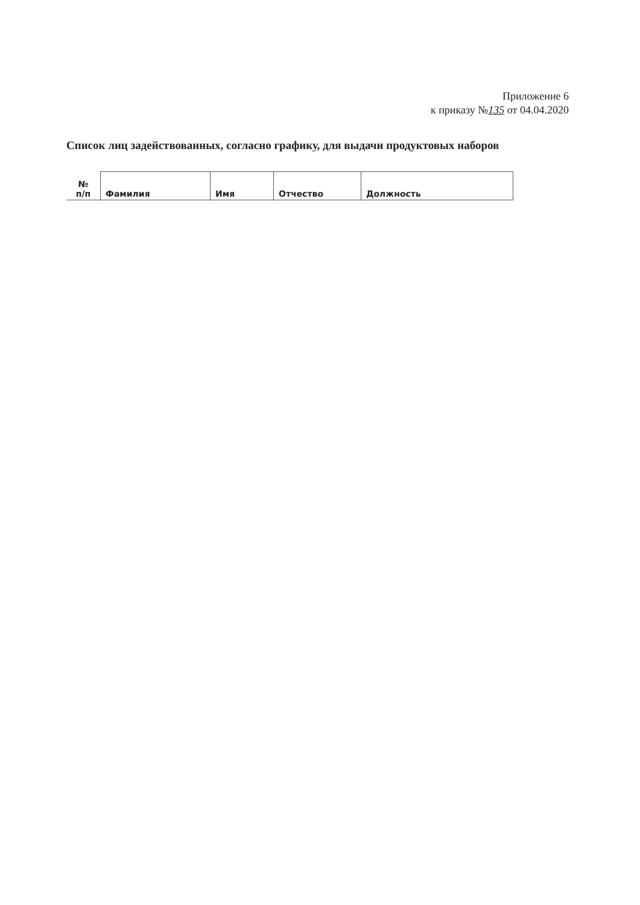Приложение 6
к приказу №135 от 04.04.2020
Список лиц задействованных, согласно графику, для выдачи продуктовых наборов
| № п/п | Фамилия | Имя | Отчество | Должность |
| --- | --- | --- | --- | --- |